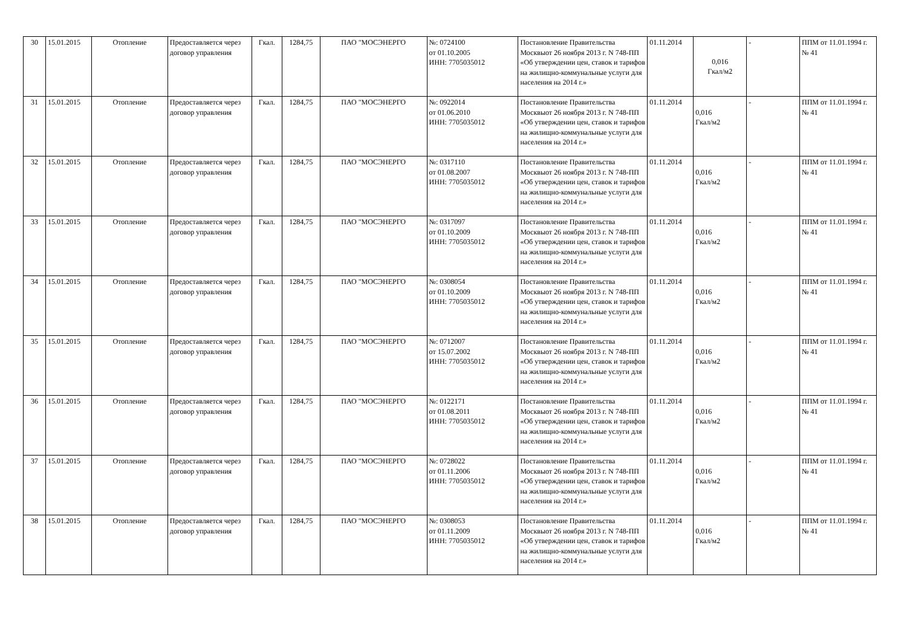| 30 | 15.01.2015 | Отопление | Предоставляется через договор управления | Гкал. | 1284,75 | ПАО "МОСЭНЕРГО | №: 0724100 от 01.10.2005 ИНН: 7705035012 | Постановление Правительства Москвыот 26 ноября 2013 г. N 748-ПП «Об утверждении цен, ставок и тарифов на жилищно-коммунальные услуги для населения на 2014 г.» | 01.11.2014 | 0,016 Гкал/м2 | - | ППМ от 11.01.1994 г. № 41 |
| 31 | 15.01.2015 | Отопление | Предоставляется через договор управления | Гкал. | 1284,75 | ПАО "МОСЭНЕРГО | №: 0922014 от 01.06.2010 ИНН: 7705035012 | Постановление Правительства Москвыот 26 ноября 2013 г. N 748-ПП «Об утверждении цен, ставок и тарифов на жилищно-коммунальные услуги для населения на 2014 г.» | 01.11.2014 | 0,016 Гкал/м2 | - | ППМ от 11.01.1994 г. № 41 |
| 32 | 15.01.2015 | Отопление | Предоставляется через договор управления | Гкал. | 1284,75 | ПАО "МОСЭНЕРГО | №: 0317110 от 01.08.2007 ИНН: 7705035012 | Постановление Правительства Москвыот 26 ноября 2013 г. N 748-ПП «Об утверждении цен, ставок и тарифов на жилищно-коммунальные услуги для населения на 2014 г.» | 01.11.2014 | 0,016 Гкал/м2 | - | ППМ от 11.01.1994 г. № 41 |
| 33 | 15.01.2015 | Отопление | Предоставляется через договор управления | Гкал. | 1284,75 | ПАО "МОСЭНЕРГО | №: 0317097 от 01.10.2009 ИНН: 7705035012 | Постановление Правительства Москвыот 26 ноября 2013 г. N 748-ПП «Об утверждении цен, ставок и тарифов на жилищно-коммунальные услуги для населения на 2014 г.» | 01.11.2014 | 0,016 Гкал/м2 | - | ППМ от 11.01.1994 г. № 41 |
| 34 | 15.01.2015 | Отопление | Предоставляется через договор управления | Гкал. | 1284,75 | ПАО "МОСЭНЕРГО | №: 0308054 от 01.10.2009 ИНН: 7705035012 | Постановление Правительства Москвыот 26 ноября 2013 г. N 748-ПП «Об утверждении цен, ставок и тарифов на жилищно-коммунальные услуги для населения на 2014 г.» | 01.11.2014 | 0,016 Гкал/м2 | - | ППМ от 11.01.1994 г. № 41 |
| 35 | 15.01.2015 | Отопление | Предоставляется через договор управления | Гкал. | 1284,75 | ПАО "МОСЭНЕРГО | №: 0712007 от 15.07.2002 ИНН: 7705035012 | Постановление Правительства Москвыот 26 ноября 2013 г. N 748-ПП «Об утверждении цен, ставок и тарифов на жилищно-коммунальные услуги для населения на 2014 г.» | 01.11.2014 | 0,016 Гкал/м2 | - | ППМ от 11.01.1994 г. № 41 |
| 36 | 15.01.2015 | Отопление | Предоставляется через договор управления | Гкал. | 1284,75 | ПАО "МОСЭНЕРГО | №: 0122171 от 01.08.2011 ИНН: 7705035012 | Постановление Правительства Москвыот 26 ноября 2013 г. N 748-ПП «Об утверждении цен, ставок и тарифов на жилищно-коммунальные услуги для населения на 2014 г.» | 01.11.2014 | 0,016 Гкал/м2 | - | ППМ от 11.01.1994 г. № 41 |
| 37 | 15.01.2015 | Отопление | Предоставляется через договор управления | Гкал. | 1284,75 | ПАО "МОСЭНЕРГО | №: 0728022 от 01.11.2006 ИНН: 7705035012 | Постановление Правительства Москвыот 26 ноября 2013 г. N 748-ПП «Об утверждении цен, ставок и тарифов на жилищно-коммунальные услуги для населения на 2014 г.» | 01.11.2014 | 0,016 Гкал/м2 | - | ППМ от 11.01.1994 г. № 41 |
| 38 | 15.01.2015 | Отопление | Предоставляется через договор управления | Гкал. | 1284,75 | ПАО "МОСЭНЕРГО | №: 0308053 от 01.11.2009 ИНН: 7705035012 | Постановление Правительства Москвыот 26 ноября 2013 г. N 748-ПП «Об утверждении цен, ставок и тарифов на жилищно-коммунальные услуги для населения на 2014 г.» | 01.11.2014 | 0,016 Гкал/м2 | - | ППМ от 11.01.1994 г. № 41 |